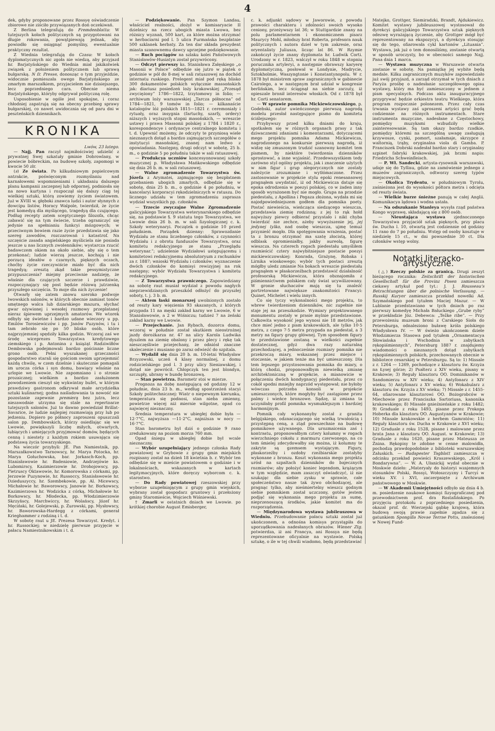4
dek, gdyby proponowane przez Rossyę oświadczenie zbiorowe nie ziściło przywiązanych doń oczekiwań.
Z Berlina telegrafują do Fremdenblattu: W tutejszych kołach politycznych są przygotowani na długie rokowania, powątpiewają jednak, aby powiodło się osiągnąć pomyślny, ewentualnie praktyczny rezultat.
Z Wiednia telegrafują do Czasu: W kołach dyplomatycznych nic zgoła nie wiedzą, aby przyjazd hr. Barjatyńskiego do Wiednia miał jakikolwiek związek z położeniem politycznem lub sprawą bułgarską. N fr. Presse, donosząc o tym przyjeździe, widocznie pomieszała owego Barjatyńskiego ze zmarłym marszałkiem, przyjacielem nie dzisiejszego, lecz poprzedniego cara. Obecnie niema Barjatyńskiego, któryby odgrywał polityczną rolę.
Usposobienie w ogóle jest spokojne, i coraz chłodniej zapatrują się na obecny przebieg sprawy bułgarskiej, co nawet uwidocznia się od paru dni w peszteńskich dziennikach.
KRONIKA
Lwów, 23 lutego.
— Najj. Pan raczył najmiłościwiej udzielić z prywatnej Swej szkatuły gminie Dobrowlany, w powiecie bóbreckim, na budowę szkoły, zapomogi w kwocie 50 złr.
(s) Ze świata. Po kilkudniowym popielcowym antrakcie, poświęconym rozmyślaniu nad karnałowemi wspomnieniami i układaniu dalszego planu kampanii zaczepnej lub odpornej, podniosła się na nowo kurtyna i rozpoczął się dalszy ciąg tej wielkiej sztuki, którą zowiemy życiem światowem. Już w XVIII w. głęboki znawca ludzi i autor słynnych z dowcipu listów, Horacy Walpole, twierdził, że życie jest komedyą dla myślącego, tragedyą dla czującego. Podług recepty zatem sceptycznego filozofa, chcąc zabawić się na tym świecie, trzeba ograniczyć się jedynie na spełnianiu funkcyi mózgowych; w przeciwnym bowiem razie życie przedstawia się jako szereg zawodów, rozczarowań i katastrof. Na szczęście zasada angielskiego myśliciela nie posiada jeszcze u nas licznych zwolenników; wystarcza rzucić badawczem okiem na około siebie, aby się o tem przekonać; ludzie wierzą jeszcze, kochają i nie porzucą ideałów o czarnych, pięknych oczach, choćby życie rzeczywiście miało być dla nich tragedyą; zresztą zkąd takie pessymistyczne przypuszczenia? miejmy przeciwnie nadzieję, że właśnie dla czujących szczerze i prawdziwie, rozpoczynający się post będzie różową jutrzenką przyszłego szczęścia. To moje dla nich życzenie!
Otwarły się zatem znowu szeroko podwoje lwowskich salonów, w których obecnie zamiast tonów smętnego walca lub dziarskiego mazura, słychać gwar ożywionej i wesołej rozmowy przeplatanej nieraz śpiewem uprzejmych amatorów. We wtorek odbyły się świetne i bardzo udane wieczory u pp. Emilów Torosiewiczów i pp. Janów Puzynów, i tu i tam zebrało się po 50 blisko osób, które najprzyjemniej spędziły kilka godzin. Wczoraj zaś we środę wiceprezes Towarzystwa kredytowego ziemskiego i p. Antonina z książąt Radziwiłłów Dembowska podejmowali bardzo gościnnie liczne grono osób. Pełni wyszukanej grzeczności gospodarstwo starali się gościom swoim uprzejemnić każdą chwilę, w czem dzielnie i skutecznie pomagali im urocza córka i syn domu, bawiący właśnie na urlopie we Lwowie. Nie zapomniano i o stronie prozaicznej; wielkiem a bardzo zasłużonem powodzeniem cieszył się wykwintny bufet, w którym prawdziwy gastronom odkrywał małe arcydziełka sztuki kulinarnej; godna naśladowania ta nowość nie pozostanie zapewnie premierą bez jutra, lecz niezawodnie utrzyma się stale na repertoarze tutejszych salonów. Już to dawno powiedział Brillat-Savarice, że ludzie najlepiej rozmawiają przy lub po jedzeniu. Dopiero po północy zaproszeni opuszczali salon pp. Dembowskich, którzy osiedlając się we Lwowie, powiększyli liczbę miłych, otwartych, lubiących i umiejących przyjmować domów, będących cenną i niestety z każdym rokiem usuwająca się podstawą życia towarzyskiego.
Na wieczór przybyli: JE. Pan Namiestnik, pp. Marszałkowstwo Tarnowscy, hr. Marya Potocka, hr. Marya Gołuchowska, bar. Jorkasch-Koch, pp. Stanisławowie hr. Badeniowie, Andrzejówie ks. Lubomirscy, Kazimierzowie hr. Drohojowscy, pp. Pietruscy Oktawowie, hr. Komorowska z córkami, pp. Jerzowie Puzynowie, hr. Russoccy, Stanisławowie hr. Dzieduszyccy, hr. Szembekowie, pp. Al. Micewscy, Michałowie hr. Baworowscy, Janowie hr. Borkowscy, Kazimierzowa hr. Wodzicka z córką, Michałowie hr. Borkowscy, hr. Młodecka, pp. Włodzimierzowie Skrzyńscy, Marchwiccy, hr. Wolańscy, Józef hr. Męciński, hr. Golejewski, p. Żurowski, pp. Mysłowscy, hr. Baworowska-Hardegg z córkami, generał Krieghammer z rodziną i t. d.
W sobotę raut u JE. Prezesa Towarzyst. Kredyt. i hr. Russockiej; w niedzielę pierwsze przyjęcie w pałacu Namiestnikowskim i t. d.
— Podziękowanie. Pan Szymon Landau, właściciel realności, złożył w komisaryacie II dzielnicy na rzecz ubogich miasta Lwowa, bez różnicy wyznań, 500 kart, za które można otrzymać w herbaciarni pod l. 5 ulica Furmańska bezpłatnie 500 szklanek herbaty. Za ten dar składa prezydent miasta szanownemu dawcy uprzejme podziękowanie.
— Ruch pociągów na szlaku kolei Państwowych Stanisławów-Husiatyn został przywrócony.
— Odczyt pierwszy ks. Stanisława Załęskiego „o Masonii w Polsce“ odbędzie się jutro w piątek o godzinie w pół do 8-mej w sali ratuszowej na dochód internatu ruskiego. Prelegent miał pod ręką blisko 300 dokumentów polskich wyłącznie massońskich jak: diariusz posiedzeń loży krakowskiej „Przesąd zwyciężony“ 1786—1822, trzytomowy in folio; — archiwum loży warszawskiej „Tarcza północna“ od 1784—1821, 9 tomów in folio; — kilkanaście katalogów lóż polskich 1815—1821 r. ceremoniały i rytuały, oraz insygnia (fartuchy, szarfy, ordery) niższych i wyższych stopni masońskich, — wreszcie ustawy i prawa Massonii polskiej z 1784 i 1820 r., korespondencye i ordynacye centralnego komitetu i t. d. Upewnić możemy, że odczyty te przyniosą wiele nieznanych dotąd a bardzo zajmujących szczegółów o instytucyi masońskiej, znanej nam ledwo z opowiadania. Następny, drugi odczyt w sobotę, 25 b. m., o godzinie 5 po południu także w sali ratuszowej.
— Produkcya uczniów koncesyonowanej szkoły muzycznej p. Władysława Mańkowskiego odbędzie się dnia 26 b. m. w sali ratuszowej.
— Walne zgromadzenie Towarzystwa św. Józefa z Arymatei, zajmującego się bezpłatnem grzebaniem ubogich zmarłych, odbędzie się w sobotę, dnia 25 b. m., o godzinie 4 po południu, w kancelaryi korporacyi rękodzielniczych w ratuszu. Do licznego udziału w tem zgromadzeniu zaprasza wydział wszystkich pp. członków.
— Trzecie zwyczajne Walne Zgromadzenie galicyjskiego Towarzystwa weterynarskiego odbędzie się, na podstawie §. 9 statutu tego Towarzystwa, we Lwowie dnia 26 b. m. w sali fizyologicznej c. k. Szkoły weterynaryi. Początek o godzinie 10 przed południem. Porządek dzienny: Sprawozdanie Wydziału ze stanu liczebnego członków, z czynności Wydziału i z obrotu funduszów Towarzystwa, oraz komitetu redakcyjnego ze stanu „Przeglądu weterynar.“; udzielenie Wydziałowi ustępującemu i komitetowi redakcyjnemu absolutoryum z rachunków za r. 1887; wnioski Wydziału i członków; wyznaczenie dwóch członków do komisyi rewizyjnej na rok następny; wybór Wydziału Towarzystwa i komitetu redakcyjnego.
— Z Towarzystwa prawniczego. Zapowiedziany na sobotę raut musiał wydział z powodu nagłych nieprzewidzianych przeszkód odłożyć do przyszłej soboty, t. j. 3 b. m.
— Aktem łaski monarszej uwolnionych zostało od reszty kary więzienia 93 skazanych, z których przypada 11 na męski zakład karny we Lwowie, 6 w Stanisławowie, a 2 w Wiśniczu; tudzież 7 na żeński zakład karny we Lwowie.
— Przejechanie. Jan Rybach, dozorca domu, wczoraj w południe został skutkiem nieostrożnej jazdy dorożkarza nr. 47 na ulicy Karola Ludwika dyszlem na ziemię obalony i przez plecy i rękę tak nieszczęśliwie przejechany, że odniósł znaczne skaleczenie i musiano go zaraz odwieźć do szpitala.
— Wydalił się dnia 20 b. m. 10-letni Władysław Brzyzowski, uczeń 4 klasy normalnej, z domu rodzicielskiego pod l. 3 przy ulicy Sieniawskiej, i dotąd nie powrócił. Chłopczyk ten jest blondyn, szczupły, ubrany w bundę bronzową.
— Stan powietrza. Barometr stoi w mierze.
Prognoza na dobę następującą od godziny 12 w południe, dnia 23 b. m., według spostrzeżeń stacyi Szkoły politechnicznej: Wiatr o niepewnym kierunku, temperatura się podnosi, stan nieba zmienny, powietrze więcej niż miernie wilgotne, opad co najwięcej nieznaczny.
Średnia temperatura w ubiegłej dobie była —12·7°C, najwyższa —11·2°C, najniższa w nocy —16·7°C.
Stan barometru był dziś o godzinie 9 rano zredukowany na poziom morza 760 mm.
Opad śniegu w ubiegłej dobie był wcale nieznaczny.
— Wybór uzupełniający jednego członka Rady powiatowej w Grybowie z grupy gmin miejskich rozpisany został na dzień 18 kwietnia b. r. Wybór ten odbędzie się w mieście powiatowem o godzinie i w lokalnościach, wskazanych w kartach legitymacyjnych, które doręczy wyborcom c. k. starostwo.
— Do Rady powiatowej rzeszowskiej przy wyborze uzupełniającym z grupy gmin wiejskich, wybrany został gospodarz gruntowy i przełożony gminy Staromieście, Wojciech Wiśniewski.
† Zmarli w ostatnich dniach we Lwowie. po krótkiej chorobie August Emisberger,
c. k. adjunkt sądowy w Jaworowie, z powodu prawości charakteru i zdolności swoich wysoko ceniony, przeżywszy lat 36; w Stuttgardzie znany na polu parlamentarnem i ekonomicznem pisarz Maurycy Mohl, młodszy brat Roberta, profesora nauk politycznych i autora dzieł w tym zakresie, oraz oryentalisty Juliusza, licząc lat 86. W Rzymie zakończył życie znany dyplomata hr. Ludwik Corti. Urodzony w r. 1823, walczył w roku 1848 w stopniu porucznika artyleryi, a następnie obrawszy karyerę dyplomatyczną, posłował w Londynie, Madrycie, Sztokholmie, Waszyngtonie i Konstantynopolu. W r. 1878 był ministrem spraw zagranicznych w gabinecie Cairolego, a w następnym brał udział w kongresie berlińskim, lecz ściągnął na siebie zarzuty, iż opieszale bronił interesów włoskich. Od r. 1878 był hr. Corti senatorem.
— W sprawie pomnika Mickiewiczowskiego, p. Godebski, autor uwieńczonego pierwszą nagrodą modelu przesłał następujące pismo do komitetu ściślejszego:
Przybywszy przed kilku dniami do kraju, spotkałem się w różnych organach prasy z tak dziwacznemi zdaniami i komentarzami, dotyczącemi mego projektu pomnika Adama Mickiewicza, nagrodzonego na konkursie pierwszą nagrodą, iż widzę się zmuszonym trudzić szanowny komitet tem pismem, by niektóre twierdzenia dzienników sprostować, a inne wyjaśnić. Przedewszystkiem tedy zarówno styl ogólny projektu, jak i znaczenie użytych w nim figur i grup alegorycznych nie zostały należycie zrozumiane i wytłómaczone. Przez zastosowanie w projekcie stylu epoki renesansowej pragnąłem uwydatnić, iż od Mickiewicza datuje się epoka odrodzenia w poezyi polskiej, co w żaden inny sposób wyrażonem być nie mogło. Grupa na przodzie piedestału, z Apollina i Pegaza złożona, wydała mi się najodpowiedniejszem godłem dla pomnika poety. Postać niewieścia, wieńcząca siedzącego wieszcza, przedstawia ziemię rodzinną; z jej to rąk hołd najwyższy piewcy odbierać przystało i nikt chyba twierdzić nie zechce, ażeby wywyższenie jej, jej jedynej tylko, nad osobę wieszcza, ujmę temuż przynieść mogło. Dla spotęgowania wrażenia, postać ta z bronzu otrzymać ma szatę złocistą, której odblask opromieniałby, jakby aureolą, figurę wieszcza. Na czterech rogach piedestału umyśliłem rozmieścić cztery najwybitniejsze postacie poezyi mickiewiczowskiej: Konrada, Grażynę, Robaka i Lirnika wioskowego; wybór tych postaci zresztą mógłby uledz zmianie Na bokach wreszcie piedestału pragnąłem w płaskorzeźbach przedstawić działalność profesorską Mickiewicza, która obznajomiła z piśmiennictwem polskiem cały świat ucywilizowany. W gronie słuchaczów mają się tu znaleźć portretowane największe znakomitości Francyi: Quinet, Michelet i wielu innych.
Co się tyczy wykonalności mego projektu, to wbrew twierdzeniom dzienników, nic zupełnie nie staje jej na przeszkodzie. Wymiary projektowanego monumentu zostały w prasie mylnie przedstawione. Całkowita wysokość jego wynosi nie 18 metrów, jak chce mieć jedno z pism krakowskich, ale tylko 10·5 metra, z czego 7·5 metra przypada na piedestał, a 3 metry na figury grupy głównej. Tym sposobem figury te przedstawione zostaną w wielkości zupełnie dostatecznej, gdyż dwa razy naturalną przechodzącej, a jednocześnie rozmiary pomnika nie przekroczą miary, wskazanej przez miejsce i otoczenie, w jakiem tenże ma być umieszczony. Dla tem lepszego przystosowania pomnika do miary, o którą chodzi, proponowałbym niewielką zmianę architektoniczną w projekcie, a mianowicie w połączeniu dwóch kondygnacyj piedestału, przez co cokół spodni mniejby naprzód występował; nie byłoby wówczas potrzeba konsoli w projekcie umieszczonych, które mogłyby być zastąpione przez palmy i wieńce bronzowe. Sądzę, iż zmiana ta uczyniłaby profil pomnika wysmuklejszym i bardziej harmonijnym.
Pomnik cały wykonanyby został z granitu belgijskiego, odznaczającego się wielką trwałością i przystępną ceną, a ztąd powszechnie na budowę pomnikowe używanego. Dla urozmaicenia zaś i kontrastu, proponowałbym cztery kolumny w rogach wierzchniego cokołu z marmuru czerwonego, na co tem śmielej zdecydowałby się można, iż kolumny te zakryte są gzemsem wystającym. Figury, płaskorzeźby i ozdoby rzeźbiarskie zostałyby wykonane z bronzu. Koszt wykonania mego projektu urósł na szpaltach dzienników do bajecznych rozmiarów; aby położyć koniec legendom, krążącym w tym względzie, mam zaszczyt oświadczyć, iż nie szukając dla siebie zysku w sprawie, całe społeczeństwo nasze tak żywo obchodzącej, ale pragnąc tylko, aby nieśmiertelny wieszcz godnym siebie pomnikiem został uczczony, gotów jestem podjąć się wykonania mego projektu za sumę, nieprzenoszącą środków, jakie komitet ma do rozporządzenia.
— Międzynarodowa wystawa jubileuszowa w Wiedniu. Przebudowanie pałacu sztuki został już ukończonem, a odnośna komisya przystąpiła do uporządkowania nadesłanych obrazów. Wiener Ztg. potwierdza, iż ani Francya, ani Rossya nie będą reprezentowane oficyalnie na wystawie. Polską sztukę, o ile w tej chwili wiadomo, będą przedstawiać
Matejko, Grottger, Siemiradzki, Brandt, Ajdukiewicz. Komitet wystawy jubileuszowej wystosował do dyrekcyi galicyjskiego Towarzystwa sztuk pięknych odezwę wyrażającą życzenie, aby Grottger mógł być reprezentowany na ekspozycyi, a dyrekcya stosując się do tego, ofiarowała cykl kartonów „Lituania“. Wystawa, jak już o tem donosiliśmy, zostanie otwartą w sposób uroczysty, bo w obecności samego Najj. Pana dnia 1 marca.
— Wystawa muzyczna w Warszawie otwarta zostanie w sobotę. Na pamiątkę jej wybite będą medale. Kilku zagranicznych muzyków zapowiedziało już swój przyjazd, a zarząd otrzymał w tych dniach z Paryża prośbę o nadesłanie szczegółowego opisu wystawy, który ma być zamieszczony w jednem z pism specyalnych. Podczas aktu inauguracyjnego przygrywać będzie orkiestra teatru Wielkiego, która program rozpocznie polonezem. Przez cały czas trwania wystawy zaś uproszeni artyści grać będą codziennie na różnych instrumentach. Stare instrumenta muzyczne, nadesłane z Częstochowy, pomiędzy muzykami wzbudziły wielkie zainteresowanie. Są tam okazy bardzo rzadkie, pomiędzy któremi na szczególną uwagę zasługują krzywosze, cynki, pomort, szałamaje, skrzypce z waltornią, trąby, oryginalna viola di Gamba. P. Franciszek Dobrski nadesłał bardzo stary i oryginalny szpinet fabryki krakowskiej, jak brzmi napis: Friedricha Schweinfleisch.
— P. Wł. Sandecki, artysta-rysownik warszawski, udaje się do Tyflisu, gdzie na zamówienie jednego z muzeów zagranicznych, odtworzy szereg typów miejscowych.
— Okolica Trydentu, w południowym Tyrolu, zaśnieżona jest do wysokości półtora metra i odcięta od reszty świata.
— Wielkie burze śnieżne panują w całej Anglii. Komunikacya lądowa i wodna ustała.
— Na odszukanie Stanleya wysyła rząd państwa Kongo wyprawę, składającą się z 800 osób.
— Nieustająca wystawa zjednoczonego Towarzystwa przyjaciół sztuk pięknych, przy placu św. Ducha l. 10, otwartą jest codziennie od godziny 11 rano do 7 po południu. Wstęp od osoby kosztuje w niedzielę 15 ct., w dni powszednie 30 ct. Dla członków wstęp wolny.
Notatki literacko-artystyczne.
(△) Rzeczy polskie za granicą. Drugi zeszyt bieżącego rocznika: Zeitschrift der historischen Gesellschaft für die Provinz Posen zamieszcza ciekawy artykuł pod tyt.: J. J. Rousseau's Betrachtungen über die polnische Verfassung. — Russkij Kuryer zamieszcza przekład nowelki Ad. Szymańskiego pod tytułem Maciej Mazur. — W Lublanie przedstawiano w tych dniach po raz pierwszy komedyę Michała Bałuckiego „Grube ryby“ w przekładzie Józ. Debewca: „Težke ribe“. — Przy przewożeniu muzeum broni z Carskiego Sioła do Petersburga, odnaleziono buławę króla polskiego Władysława IV. — W świeżo ukończonem dziele Włodzimierza Stasowa pod tytułem „Ornamentacya Słowiańska i Wschodnia w zabytkach rękopiśmiennych“, Petersburg 1887 r. znajdujemy wiadomości o nieznanych dotąd zabytkach rękopiśmiennych polskich, przechowanych obecnie w bibliotece cesarskiej w Petersburgu. Są to: 1) Missale z r. 1264 — 1269, pochodzące z klasztoru św. Krzyża na Łysej górze; 2) Psałterz z XIV wieku, pisany w Krakowie; 3) Reguły klasztoru OO. Dominikanów w Sandomierzu w XIV wieku; 4) Antyfonarz z XIV wieku; 5) Antyfonarz z XV wieku; 6) Wokabularz z klasztoru św. Krzyża z XV wieku; 7) Missale z r. 1455-64, ofiarowane klasztorowi OO. Bożogrobców w Miechowie przez Franciszka Sartoriusa, kanonika krakowskiego; 8) Missale gnieźnieńskie z roku 1482; 9) Graduale z roku 1493, pisane przez Prokopa Hoberka dla klasztoru OO. Augustyanów w Krakowie; 10) Missale krakowskie z herbem Gamratów; 11) Reguły klasztoru św. Ducha w Krakowie z XVI wieku; 12) Graduale z roku 1528, pisane i malowane przez brata Jana z klasztoru OO. August. w Krakowie; 13) Graduale z roku 1620, pisane przez Mateusza ze Żnina. Rękopisy te zdobne w cenne malowidła, pochodzą prawdopodobnie z biblioteki warszawskiej Załuskich. — Budapester Tagblatt zamieszcza w odcinku przekład powieści Kraszewskiego, „Król i Bondarywna“. — W. A. Ułanickij wydał obecnie w Moskwie dzieło: „Materyały do historyi wzajemnych stosunków Polski, Rossyi, Wołoszczyzny i Turcyi w wieku XV. i XVI, zaczerpnięte z Archiwum państwowego w Moskwie.
— W Akademii Umiejętności odbyło się dnia 4 b. m. posiedzenie naukowe komisyi fizyograficznej pod przewodnictwem prof. dra Rostafińskiego. Po przyjęciu protokołu z poprzedniego posiedzenia, okazał prof. dr. Wierzejski gąbkę krajową, która budową swoją prawie zupełnie zgadza się z gatunkiem Spongilla Novae Terrae Potts, znalezionej w Nowej Fund-